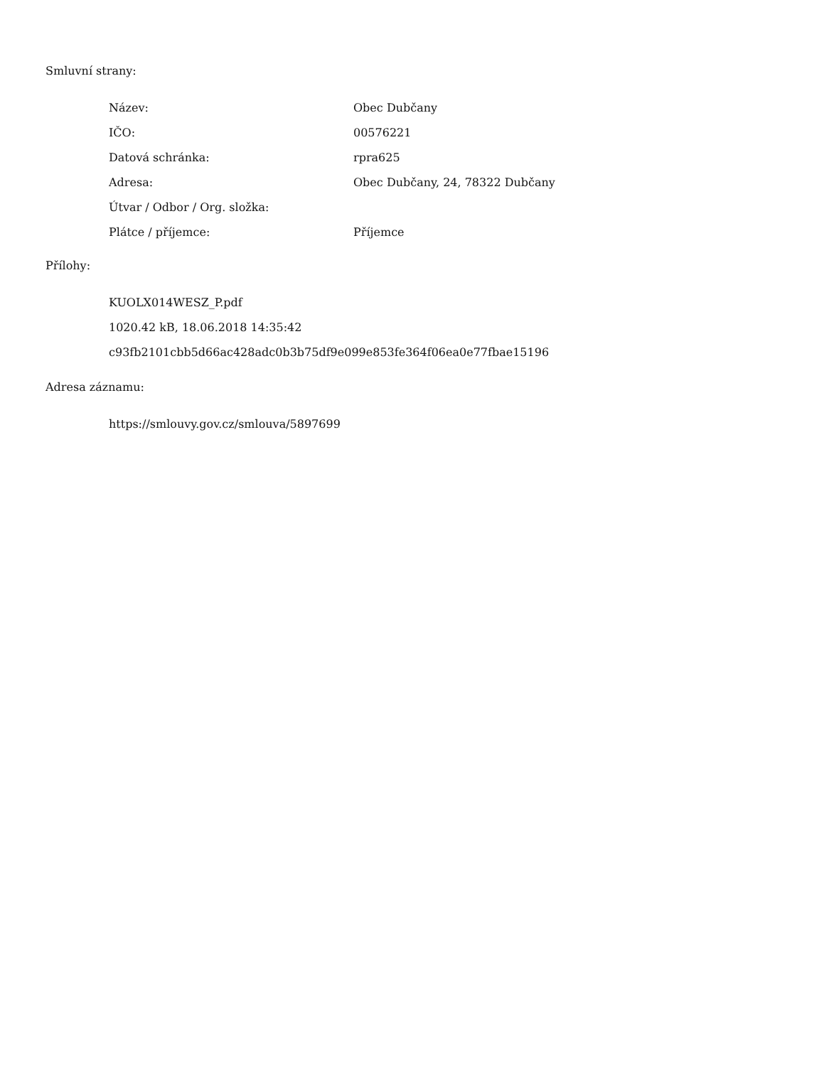Smluvní strany:
| Název: | Obec Dubčany |
| IČO: | 00576221 |
| Datová schránka: | rpra625 |
| Adresa: | Obec Dubčany, 24, 78322 Dubčany |
| Útvar / Odbor / Org. složka: | |
| Plátce / příjemce: | Příjemce |
Přílohy:
KUOLX014WESZ_P.pdf
1020.42 kB, 18.06.2018 14:35:42
c93fb2101cbb5d66ac428adc0b3b75df9e099e853fe364f06ea0e77fbae15196
Adresa záznamu:
https://smlouvy.gov.cz/smlouva/5897699